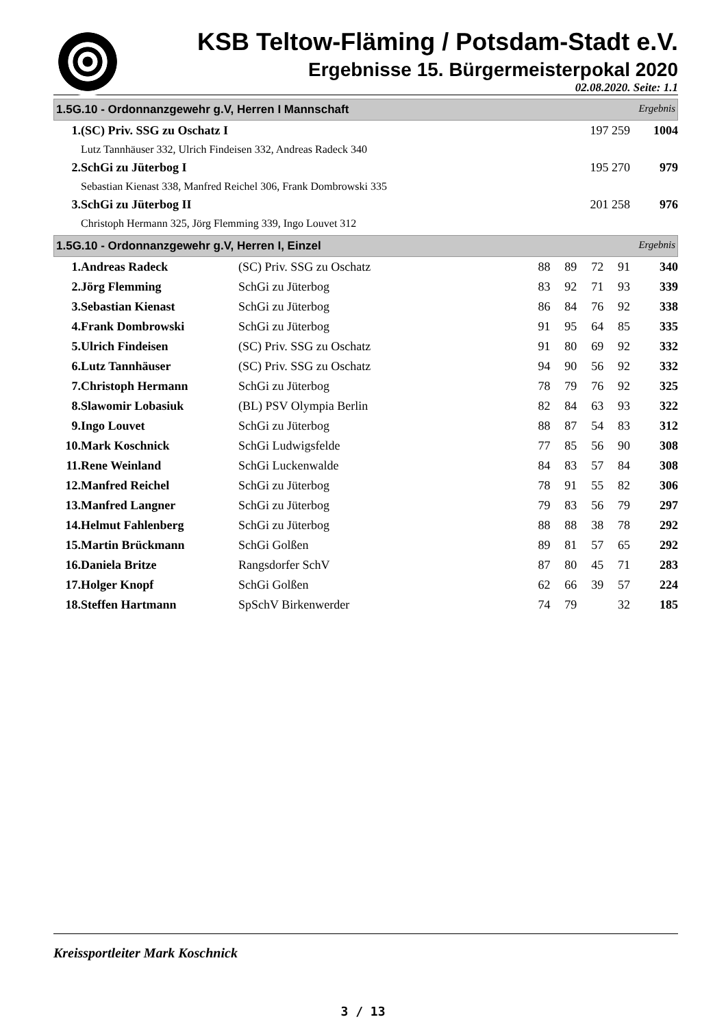KSB Teltow-Fläming / Potsdam-Stadt e.V.
Ergebnisse 15. Bürgermeisterpokal 2020
02.08.2020. Seite: 1.1
1.5G.10 - Ordonnanzgewehr g.V, Herren I Mannschaft Ergebnis
| 1. | (SC) Priv. SSG zu Oschatz I | 197 259 | 1004 |
| Lutz Tannhäuser 332, Ulrich Findeisen 332, Andreas Radeck 340 | | | |
| 2. | SchGi zu Jüterbog I | 195 270 | 979 |
| Sebastian Kienast 338, Manfred Reichel 306, Frank Dombrowski 335 | | | |
| 3. | SchGi zu Jüterbog II | 201 258 | 976 |
| Christoph Hermann 325, Jörg Flemming 339, Ingo Louvet 312 | | | |
1.5G.10 - Ordonnanzgewehr g.V, Herren I, Einzel Ergebnis
| 1. | Andreas Radeck | (SC) Priv. SSG zu Oschatz | 88 | 89 | 72 | 91 | 340 |
| 2. | Jörg Flemming | SchGi zu Jüterbog | 83 | 92 | 71 | 93 | 339 |
| 3. | Sebastian Kienast | SchGi zu Jüterbog | 86 | 84 | 76 | 92 | 338 |
| 4. | Frank Dombrowski | SchGi zu Jüterbog | 91 | 95 | 64 | 85 | 335 |
| 5. | Ulrich Findeisen | (SC) Priv. SSG zu Oschatz | 91 | 80 | 69 | 92 | 332 |
| 6. | Lutz Tannhäuser | (SC) Priv. SSG zu Oschatz | 94 | 90 | 56 | 92 | 332 |
| 7. | Christoph Hermann | SchGi zu Jüterbog | 78 | 79 | 76 | 92 | 325 |
| 8. | Slawomir Lobasiuk | (BL) PSV Olympia Berlin | 82 | 84 | 63 | 93 | 322 |
| 9. | Ingo Louvet | SchGi zu Jüterbog | 88 | 87 | 54 | 83 | 312 |
| 10. | Mark Koschnick | SchGi Ludwigsfelde | 77 | 85 | 56 | 90 | 308 |
| 11. | Rene Weinland | SchGi Luckenwalde | 84 | 83 | 57 | 84 | 308 |
| 12. | Manfred Reichel | SchGi zu Jüterbog | 78 | 91 | 55 | 82 | 306 |
| 13. | Manfred Langner | SchGi zu Jüterbog | 79 | 83 | 56 | 79 | 297 |
| 14. | Helmut Fahlenberg | SchGi zu Jüterbog | 88 | 88 | 38 | 78 | 292 |
| 15. | Martin Brückmann | SchGi Golßen | 89 | 81 | 57 | 65 | 292 |
| 16. | Daniela Britze | Rangsdorfer SchV | 87 | 80 | 45 | 71 | 283 |
| 17. | Holger Knopf | SchGi Golßen | 62 | 66 | 39 | 57 | 224 |
| 18. | Steffen Hartmann | SpSchV Birkenwerder | 74 | 79 | | 32 | 185 |
Kreissportleiter Mark Koschnick
3 / 13